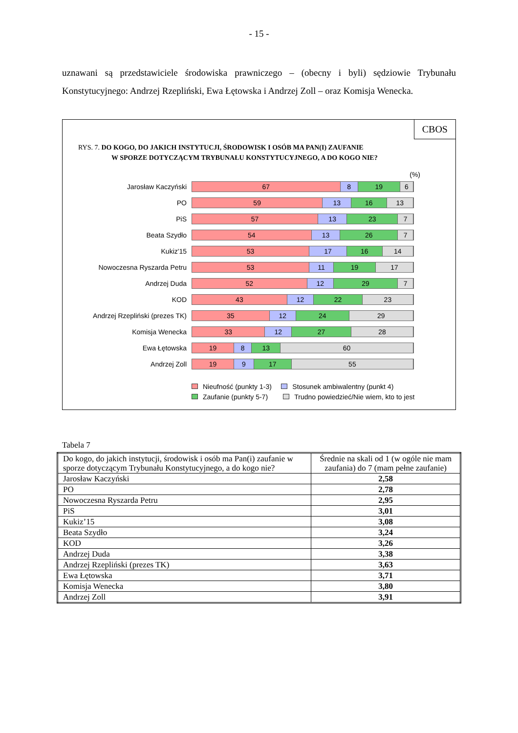- 15 -
uznawani są przedstawiciele środowiska prawniczego – (obecny i byli) sędziowie Trybunału Konstytucyjnego: Andrzej Rzepliński, Ewa Łętowska i Andrzej Zoll – oraz Komisja Wenecka.
CBOS
RYS. 7. DO KOGO, DO JAKICH INSTYTUCJI, ŚRODOWISK I OSÓB MA PAN(I) ZAUFANIE
W SPORZE DOTYCZĄCYM TRYBUNAŁU KONSTYTUCYJNEGO, A DO KOGO NIE?
(%)
Jarosław Kaczyński
67 8 19 6
PO
59 13 16 13
PiS
57 13 23 7
Beata Szydło
54 13 26 7
Kukiz'15
53 17 16 14
Nowoczesna Ryszarda Petru
53 11 19 17
Andrzej Duda
52 12 29 7
KOD
43 12 22 23
Andrzej Rzepliński (prezes TK)
35 12 24 29
Komisja Wenecka
33 12 27 28
Ewa Łętowska
19 8 13 60
Andrzej Zoll
19 9 17 55
Nieufność (punkty 1-3) Stosunek ambiwalentny (punkt 4)
Zaufanie (punkty 5-7) Trudno powiedzieć/Nie wiem, kto to jest
Tabela 7
| Do kogo, do jakich instytucji, środowisk i osób ma Pan(i) zaufanie w sporze dotyczącym Trybunału Konstytucyjnego, a do kogo nie? | Średnie na skali od 1 (w ogóle nie mam zaufania) do 7 (mam pełne zaufanie) |
| --- | --- |
| Jarosław Kaczyński | 2,58 |
| PO | 2,78 |
| Nowoczesna Ryszarda Petru | 2,95 |
| PiS | 3,01 |
| Kukiz’15 | 3,08 |
| Beata Szydło | 3,24 |
| KOD | 3,26 |
| Andrzej Duda | 3,38 |
| Andrzej Rzepliński (prezes TK) | 3,63 |
| Ewa Łętowska | 3,71 |
| Komisja Wenecka | 3,80 |
| Andrzej Zoll | 3,91 |